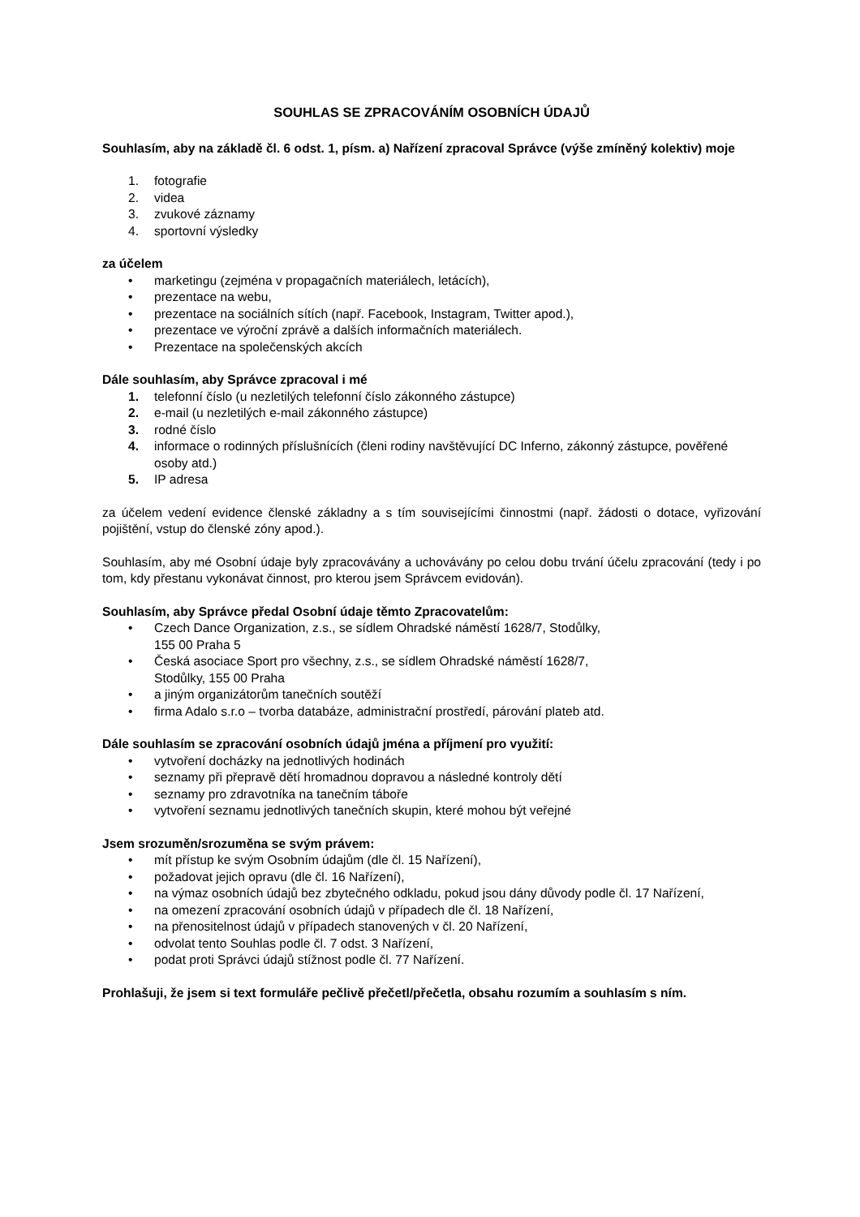SOUHLAS SE ZPRACOVÁNÍM OSOBNÍCH ÚDAJŮ
Souhlasím, aby na základě čl. 6 odst. 1, písm. a) Nařízení zpracoval Správce (výše zmíněný kolektiv) moje
1. fotografie
2. videa
3. zvukové záznamy
4. sportovní výsledky
za účelem
• marketingu (zejména v propagačních materiálech, letácích),
• prezentace na webu,
• prezentace na sociálních sítích (např. Facebook, Instagram, Twitter apod.),
• prezentace ve výroční zprávě a dalších informačních materiálech.
• Prezentace na společenských akcích
Dále souhlasím, aby Správce zpracoval i mé
1. telefonní číslo (u nezletilých telefonní číslo zákonného zástupce)
2. e-mail (u nezletilých e-mail zákonného zástupce)
3. rodné číslo
4. informace o rodinných příslušnících (členi rodiny navštěvující DC Inferno, zákonný zástupce, pověřené osoby atd.)
5. IP adresa
za účelem vedení evidence členské základny a s tím souvisejícími činnostmi (např. žádosti o dotace, vyřizování pojištění, vstup do členské zóny apod.).
Souhlasím, aby mé Osobní údaje byly zpracovávány a uchovávány po celou dobu trvání účelu zpracování (tedy i po tom, kdy přestanu vykonávat činnost, pro kterou jsem Správcem evidován).
Souhlasím, aby Správce předal Osobní údaje těmto Zpracovatelům:
• Czech Dance Organization, z.s., se sídlem Ohradské náměstí 1628/7, Stodůlky,
155 00 Praha 5
• Česká asociace Sport pro všechny, z.s., se sídlem Ohradské náměstí 1628/7,
Stodůlky, 155 00 Praha
• a jiným organizátorům tanečních soutěží
• firma Adalo s.r.o – tvorba databáze, administrační prostředí, párování plateb atd.
Dále souhlasím se zpracování osobních údajů jména a příjmení pro využití:
• vytvoření docházky na jednotlivých hodinách
• seznamy při přepravě dětí hromadnou dopravou a následné kontroly dětí
• seznamy pro zdravotníka na tanečním táboře
• vytvoření seznamu jednotlivých tanečních skupin, které mohou být veřejné
Jsem srozuměn/srozuměna se svým právem:
• mít přístup ke svým Osobním údajům (dle čl. 15 Nařízení),
• požadovat jejich opravu (dle čl. 16 Nařízení),
• na výmaz osobních údajů bez zbytečného odkladu, pokud jsou dány důvody podle čl. 17 Nařízení,
• na omezení zpracování osobních údajů v případech dle čl. 18 Nařízení,
• na přenositelnost údajů v případech stanovených v čl. 20 Nařízení,
• odvolat tento Souhlas podle čl. 7 odst. 3 Nařízení,
• podat proti Správci údajů stížnost podle čl. 77 Nařízení.
Prohlašuji, že jsem si text formuláře pečlivě přečetl/přečetla, obsahu rozumím a souhlasím s ním.